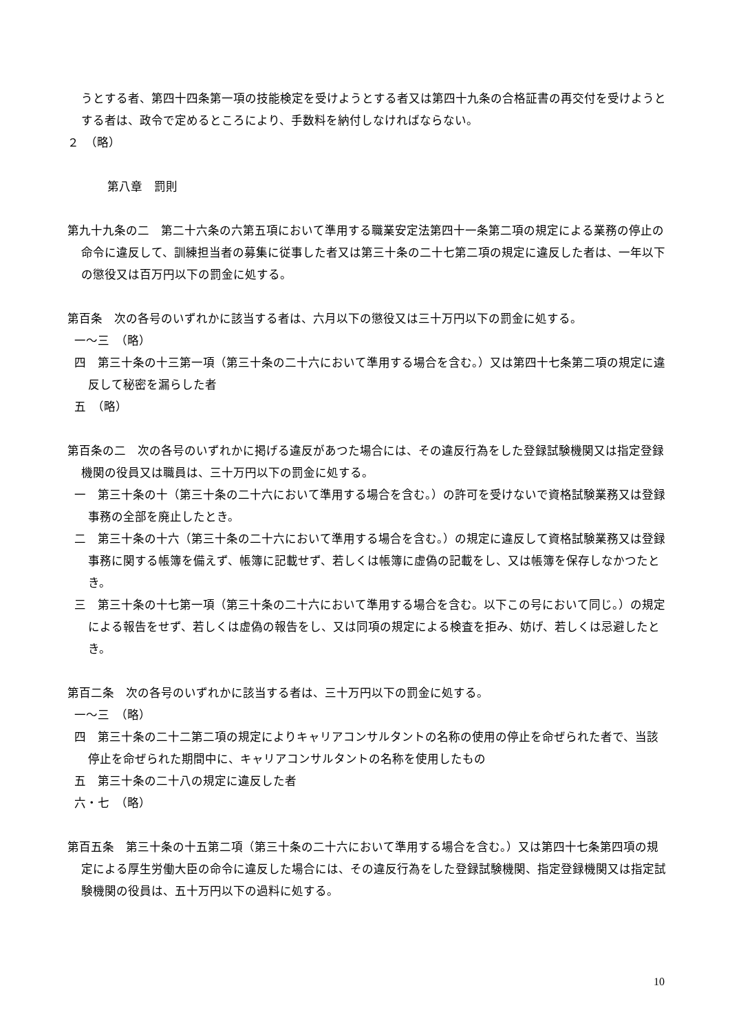うとする者、第四十四条第一項の技能検定を受けようとする者又は第四十九条の合格証書の再交付を受けようとする者は、政令で定めるところにより、手数料を納付しなければならない。
２　（略）
第八章　罰則
第九十九条の二　第二十六条の六第五項において準用する職業安定法第四十一条第二項の規定による業務の停止の命令に違反して、訓練担当者の募集に従事した者又は第三十条の二十七第二項の規定に違反した者は、一年以下の懲役又は百万円以下の罰金に処する。
第百条　次の各号のいずれかに該当する者は、六月以下の懲役又は三十万円以下の罰金に処する。
一～三　（略）
四　第三十条の十三第一項（第三十条の二十六において準用する場合を含む。）又は第四十七条第二項の規定に違反して秘密を漏らした者
五　（略）
第百条の二　次の各号のいずれかに掲げる違反があつた場合には、その違反行為をした登録試験機関又は指定登録機関の役員又は職員は、三十万円以下の罰金に処する。
一　第三十条の十（第三十条の二十六において準用する場合を含む。）の許可を受けないで資格試験業務又は登録事務の全部を廃止したとき。
二　第三十条の十六（第三十条の二十六において準用する場合を含む。）の規定に違反して資格試験業務又は登録事務に関する帳簿を備えず、帳簿に記載せず、若しくは帳簿に虚偽の記載をし、又は帳簿を保存しなかつたとき。
三　第三十条の十七第一項（第三十条の二十六において準用する場合を含む。以下この号において同じ。）の規定による報告をせず、若しくは虚偽の報告をし、又は同項の規定による検査を拒み、妨げ、若しくは忌避したとき。
第百二条　次の各号のいずれかに該当する者は、三十万円以下の罰金に処する。
一～三　（略）
四　第三十条の二十二第二項の規定によりキャリアコンサルタントの名称の使用の停止を命ぜられた者で、当該停止を命ぜられた期間中に、キャリアコンサルタントの名称を使用したもの
五　第三十条の二十八の規定に違反した者
六・七　（略）
第百五条　第三十条の十五第二項（第三十条の二十六において準用する場合を含む。）又は第四十七条第四項の規定による厚生労働大臣の命令に違反した場合には、その違反行為をした登録試験機関、指定登録機関又は指定試験機関の役員は、五十万円以下の過料に処する。
10